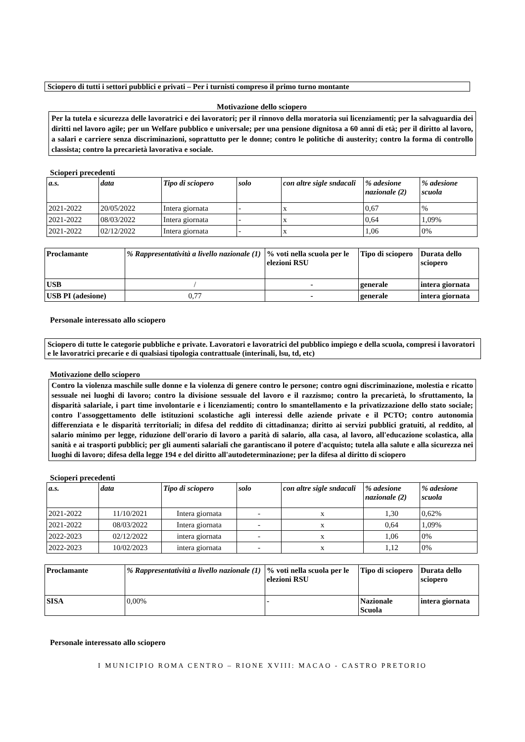Sciopero di tutti i settori pubblici e privati – Per i turnisti compreso il primo turno montante
Motivazione dello sciopero
Per la tutela e sicurezza delle lavoratrici e dei lavoratori; per il rinnovo della moratoria sui licenziamenti; per la salvaguardia dei diritti nel lavoro agile; per un Welfare pubblico e universale; per una pensione dignitosa a 60 anni di età; per il diritto al lavoro, a salari e carriere senza discriminazioni, soprattutto per le donne; contro le politiche di austerity; contro la forma di controllo classista; contro la precarietà lavorativa e sociale.
Scioperi precedenti
| a.s. | data | Tipo di sciopero | solo | con altre sigle sndacali | % adesione nazionale (2) | % adesione scuola |
| --- | --- | --- | --- | --- | --- | --- |
| 2021-2022 | 20/05/2022 | Intera giornata | - | x | 0,67 | % |
| 2021-2022 | 08/03/2022 | Intera giornata | - | x | 0,64 | 1,09% |
| 2021-2022 | 02/12/2022 | Intera giornata | - | x | 1,06 | 0% |
| Proclamante | % Rappresentatività a livello nazionale (1) | % voti nella scuola per le elezioni RSU | Tipo di sciopero | Durata dello sciopero |
| --- | --- | --- | --- | --- |
| USB | / | - | generale | intera giornata |
| USB PI (adesione) | 0,77 | - | generale | intera giornata |
Personale interessato allo sciopero
Sciopero di tutte le categorie pubbliche e private. Lavoratori e lavoratrici del pubblico impiego e della scuola, compresi i lavoratori e le lavoratrici precarie e di qualsiasi tipologia contrattuale (interinali, lsu, td, etc)
Motivazione dello sciopero
Contro la violenza maschile sulle donne e la violenza di genere contro le persone; contro ogni discriminazione, molestia e ricatto sessuale nei luoghi di lavoro; contro la divisione sessuale del lavoro e il razzismo; contro la precarietà, lo sfruttamento, la disparità salariale, i part time involontarie e i licenziamenti; contro lo smantellamento e la privatizzazione dello stato sociale; contro l'assoggettamento delle istituzioni scolastiche agli interessi delle aziende private e il PCTO; contro autonomia differenziata e le disparità territoriali; in difesa del reddito di cittadinanza; diritto ai servizi pubblici gratuiti, al reddito, al salario minimo per legge, riduzione dell'orario di lavoro a parità di salario, alla casa, al lavoro, all'educazione scolastica, alla sanità e ai trasporti pubblici; per gli aumenti salariali che garantiscano il potere d'acquisto; tutela alla salute e alla sicurezza nei luoghi di lavoro; difesa della legge 194 e del diritto all'autodeterminazione; per la difesa al diritto di sciopero
Scioperi precedenti
| a.s. | data | Tipo di sciopero | solo | con altre sigle sndacali | % adesione nazionale (2) | % adesione scuola |
| --- | --- | --- | --- | --- | --- | --- |
| 2021-2022 | 11/10/2021 | Intera giornata | - | x | 1,30 | 0,62% |
| 2021-2022 | 08/03/2022 | Intera giornata | - | x | 0,64 | 1,09% |
| 2022-2023 | 02/12/2022 | intera giornata | - | x | 1,06 | 0% |
| 2022-2023 | 10/02/2023 | intera giornata | - | x | 1,12 | 0% |
| Proclamante | % Rappresentatività a livello nazionale (1) | % voti nella scuola per le elezioni RSU | Tipo di sciopero | Durata dello sciopero |
| --- | --- | --- | --- | --- |
| SISA | 0,00% | - | Nazionale Scuola | intera giornata |
Personale interessato allo sciopero
I MUNICIPIO ROMA CENTRO – RIONE XVIII: MACAO - CASTRO PRETORIO